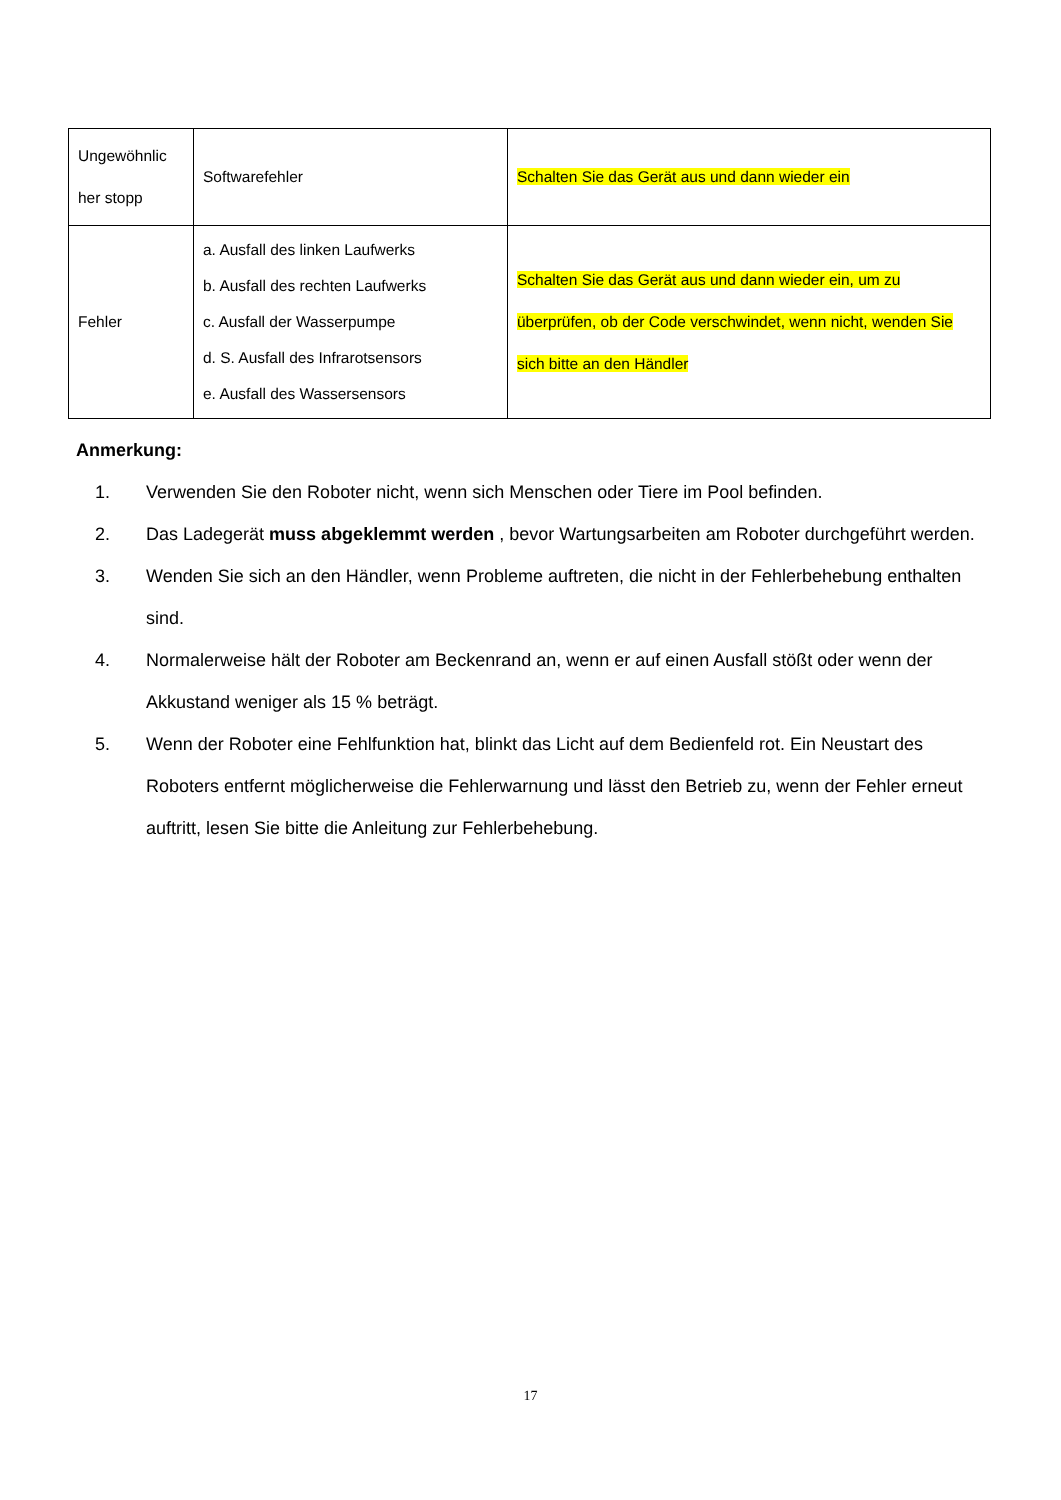| Ungewöhnlic her stopp | Softwarefehler | Schalten Sie das Gerät aus und dann wieder ein |
| Fehler | a. Ausfall des linken Laufwerks b. Ausfall des rechten Laufwerks c. Ausfall der Wasserpumpe d. S. Ausfall des Infrarotsensors e. Ausfall des Wassersensors | Schalten Sie das Gerät aus und dann wieder ein, um zu überprüfen, ob der Code verschwindet, wenn nicht, wenden Sie sich bitte an den Händler |
Anmerkung:
1. Verwenden Sie den Roboter nicht, wenn sich Menschen oder Tiere im Pool befinden.
2. Das Ladegerät muss abgeklemmt werden , bevor Wartungsarbeiten am Roboter durchgeführt werden.
3. Wenden Sie sich an den Händler, wenn Probleme auftreten, die nicht in der Fehlerbehebung enthalten sind.
4. Normalerweise hält der Roboter am Beckenrand an, wenn er auf einen Ausfall stößt oder wenn der Akkustand weniger als 15 % beträgt.
5. Wenn der Roboter eine Fehlfunktion hat, blinkt das Licht auf dem Bedienfeld rot. Ein Neustart des Roboters entfernt möglicherweise die Fehlerwarnung und lässt den Betrieb zu, wenn der Fehler erneut auftritt, lesen Sie bitte die Anleitung zur Fehlerbehebung.
17